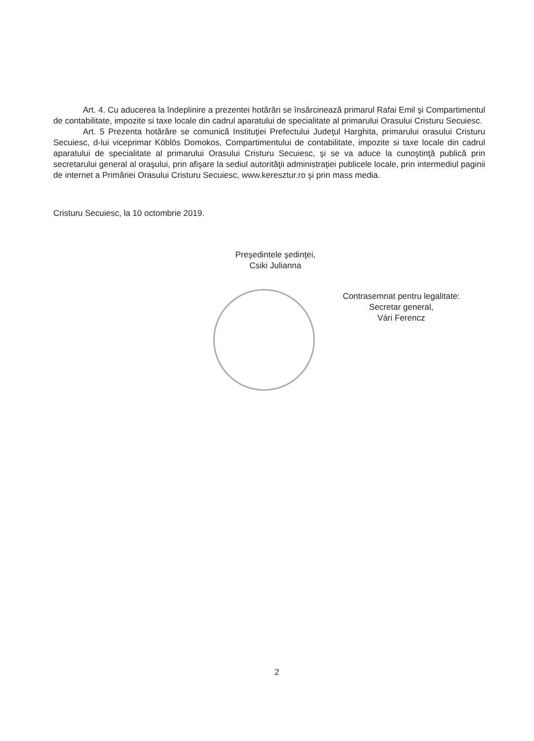Art. 4. Cu aducerea la îndeplinire a prezentei hotărâri se însărcinează primarul Rafai Emil şi Compartimentul de contabilitate, impozite si taxe locale din cadrul aparatului de specialitate al primarului Orasului Cristuru Secuiesc.
Art. 5 Prezenta hotărâre se comunică Instituţiei Prefectului Judeţul Harghita, primarului orasului Cristuru Secuiesc, d-lui viceprimar Köblös Domokos, Compartimentului de contabilitate, impozite si taxe locale din cadrul aparatului de specialitate al primarului Orasului Cristuru Secuiesc, şi se va aduce la cunoştinţă publică prin secretarului general al oraşului, prin afişare la sediul autorităţii administraţiei publicele locale, prin intermediul paginii de internet a Primăriei Orasului Cristuru Secuiesc, www.keresztur.ro şi prin mass media.
Cristuru Secuiesc, la 10 octombrie 2019.
Preşedintele şedinţei,
Csiki Julianna
Contrasemnat pentru legalitate:
Secretar general,
Vári Ferencz
2